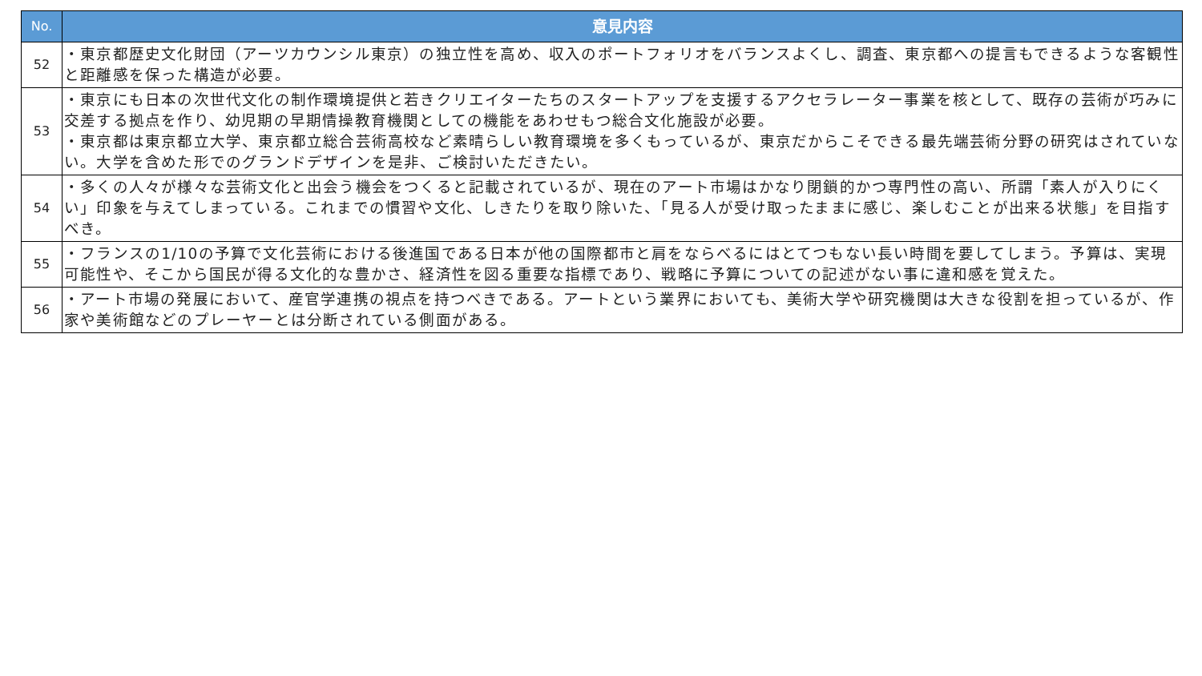| No. | 意見内容 |
| --- | --- |
| 52 | ・東京都歴史文化財団（アーツカウンシル東京）の独立性を高め、収入のポートフォリオをバランスよくし、調査、東京都への提言もできるような客観性と距離感を保った構造が必要。 |
| 53 | ・東京にも日本の次世代文化の制作環境提供と若きクリエイターたちのスタートアップを支援するアクセラレーター事業を核として、既存の芸術が巧みに交差する拠点を作り、幼児期の早期情操教育機関としての機能をあわせもつ総合文化施設が必要。 ・東京都は東京都立大学、東京都立総合芸術高校など素晴らしい教育環境を多くもっているが、東京だからこそできる最先端芸術分野の研究はされていない。大学を含めた形でのグランドデザインを是非、ご検討いただきたい。 |
| 54 | ・多くの人々が様々な芸術文化と出会う機会をつくると記載されているが、現在のアート市場はかなり閉鎖的かつ専門性の高い、所謂「素人が入りにくい」印象を与えてしまっている。これまでの慣習や文化、しきたりを取り除いた、「見る人が受け取ったままに感じ、楽しむことが出来る状態」を目指すべき。 |
| 55 | ・フランスの1/10の予算で文化芸術における後進国である日本が他の国際都市と肩をならべるにはとてつもない長い時間を要してしまう。予算は、実現可能性や、そこから国民が得る文化的な豊かさ、経済性を図る重要な指標であり、戦略に予算についての記述がない事に違和感を覚えた。 |
| 56 | ・アート市場の発展において、産官学連携の視点を持つべきである。アートという業界においても、美術大学や研究機関は大きな役割を担っているが、作家や美術館などのプレーヤーとは分断されている側面がある。 |